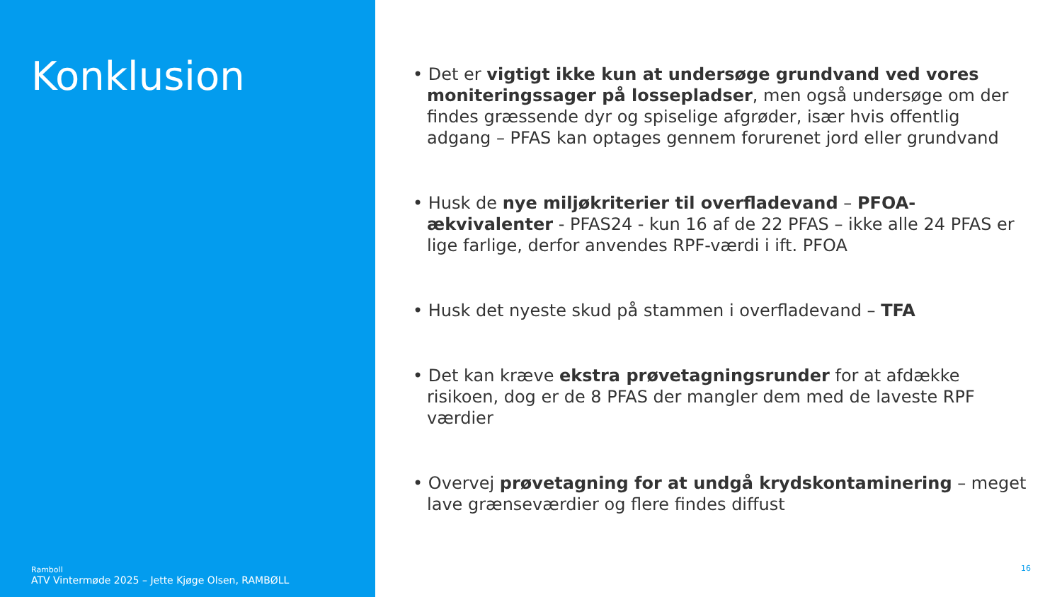Konklusion
Ramboll
ATV Vintermøde 2025 – Jette Kjøge Olsen, RAMBØLL
• Det er vigtigt ikke kun at undersøge grundvand ved vores moniteringssager på lossepladser, men også undersøge om der findes græssende dyr og spiselige afgrøder, især hvis offentlig adgang – PFAS kan optages gennem forurenet jord eller grundvand
• Husk de nye miljøkriterier til overfladevand – PFOA-ækvivalenter - PFAS24 - kun 16 af de 22 PFAS – ikke alle 24 PFAS er lige farlige, derfor anvendes RPF-værdi i ift. PFOA
• Husk det nyeste skud på stammen i overfladevand – TFA
• Det kan kræve ekstra prøvetagningsrunder for at afdække risikoen, dog er de 8 PFAS der mangler dem med de laveste RPF værdier
• Overvej prøvetagning for at undgå krydskontaminering – meget lave grænseværdier og flere findes diffust
16